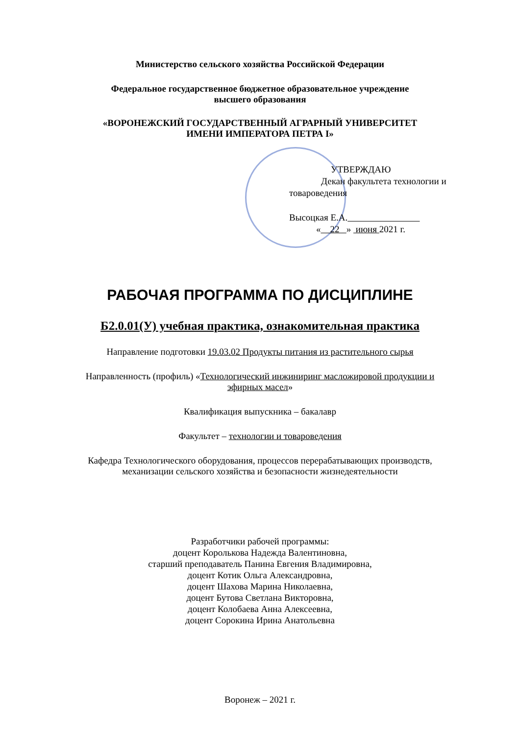Министерство сельского хозяйства Российской Федерации
Федеральное государственное бюджетное образовательное учреждение
высшего образования
«ВОРОНЕЖСКИЙ ГОСУДАРСТВЕННЫЙ АГРАРНЫЙ УНИВЕРСИТЕТ
ИМЕНИ ИМПЕРАТОРА ПЕТРА I»
УТВЕРЖДАЮ
Декан факультета технологии и
товароведения
Высоцкая Е.А.
« 22 » июня 2021 г.
РАБОЧАЯ ПРОГРАММА ПО ДИСЦИПЛИНЕ
Б2.0.01(У) учебная практика, ознакомительная практика
Направление подготовки 19.03.02 Продукты питания из растительного сырья
Направленность (профиль) «Технологический инжиниринг масложировой продукции и
эфирных масел»
Квалификация выпускника – бакалавр
Факультет – технологии и товароведения
Кафедра Технологического оборудования, процессов перерабатывающих производств,
механизации сельского хозяйства и безопасности жизнедеятельности
Разработчики рабочей программы:
доцент Королькова Надежда Валентиновна,
старший преподаватель Панина Евгения Владимировна,
доцент Котик Ольга Александровна,
доцент Шахова Марина Николаевна,
доцент Бутова Светлана Викторовна,
доцент Колобаева Анна Алексеевна,
доцент Сорокина Ирина Анатольевна
Воронеж – 2021 г.